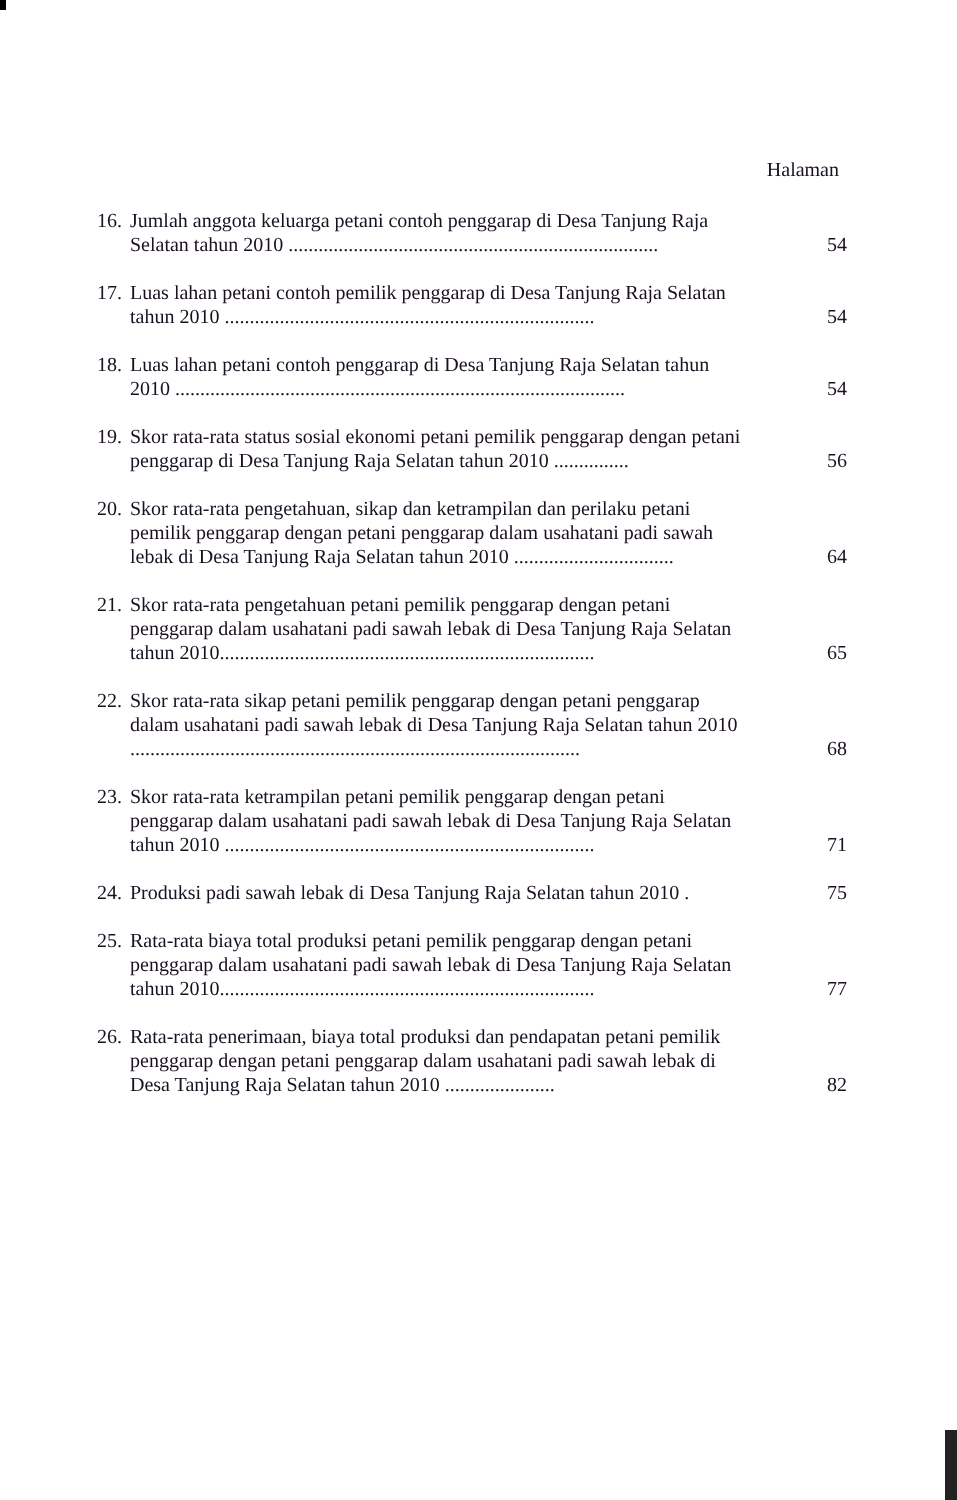Halaman
16.
Jumlah anggota keluarga petani contoh penggarap di Desa Tanjung Raja Selatan tahun 2010 ..........................................................................
54
17.
Luas lahan petani contoh pemilik penggarap di Desa Tanjung Raja Selatan tahun 2010 ..........................................................................
54
18.
Luas lahan petani contoh penggarap di Desa Tanjung Raja Selatan tahun 2010 ..........................................................................................
54
19.
Skor rata-rata status sosial ekonomi petani pemilik penggarap dengan petani penggarap di Desa Tanjung Raja Selatan tahun 2010 ...............
56
20.
Skor rata-rata pengetahuan, sikap dan ketrampilan dan perilaku petani pemilik penggarap dengan petani penggarap dalam usahatani padi sawah lebak di Desa Tanjung Raja Selatan tahun 2010 ................................
64
21.
Skor rata-rata pengetahuan petani pemilik penggarap dengan petani penggarap dalam usahatani padi sawah lebak di Desa Tanjung Raja Selatan tahun 2010...........................................................................
65
22.
Skor rata-rata sikap petani pemilik penggarap dengan petani penggarap dalam usahatani padi sawah lebak di Desa Tanjung Raja Selatan tahun 2010 ..........................................................................................
68
23.
Skor rata-rata ketrampilan petani pemilik penggarap dengan petani penggarap dalam usahatani padi sawah lebak di Desa Tanjung Raja Selatan tahun 2010 ..........................................................................
71
24.
Produksi padi sawah lebak di Desa Tanjung Raja Selatan tahun 2010 .
75
25.
Rata-rata biaya total produksi petani pemilik penggarap dengan petani penggarap dalam usahatani padi sawah lebak di Desa Tanjung Raja Selatan tahun 2010...........................................................................
77
26.
Rata-rata penerimaan, biaya total produksi dan pendapatan petani pemilik penggarap dengan petani penggarap dalam usahatani padi sawah lebak di Desa Tanjung Raja Selatan tahun 2010 ......................
82